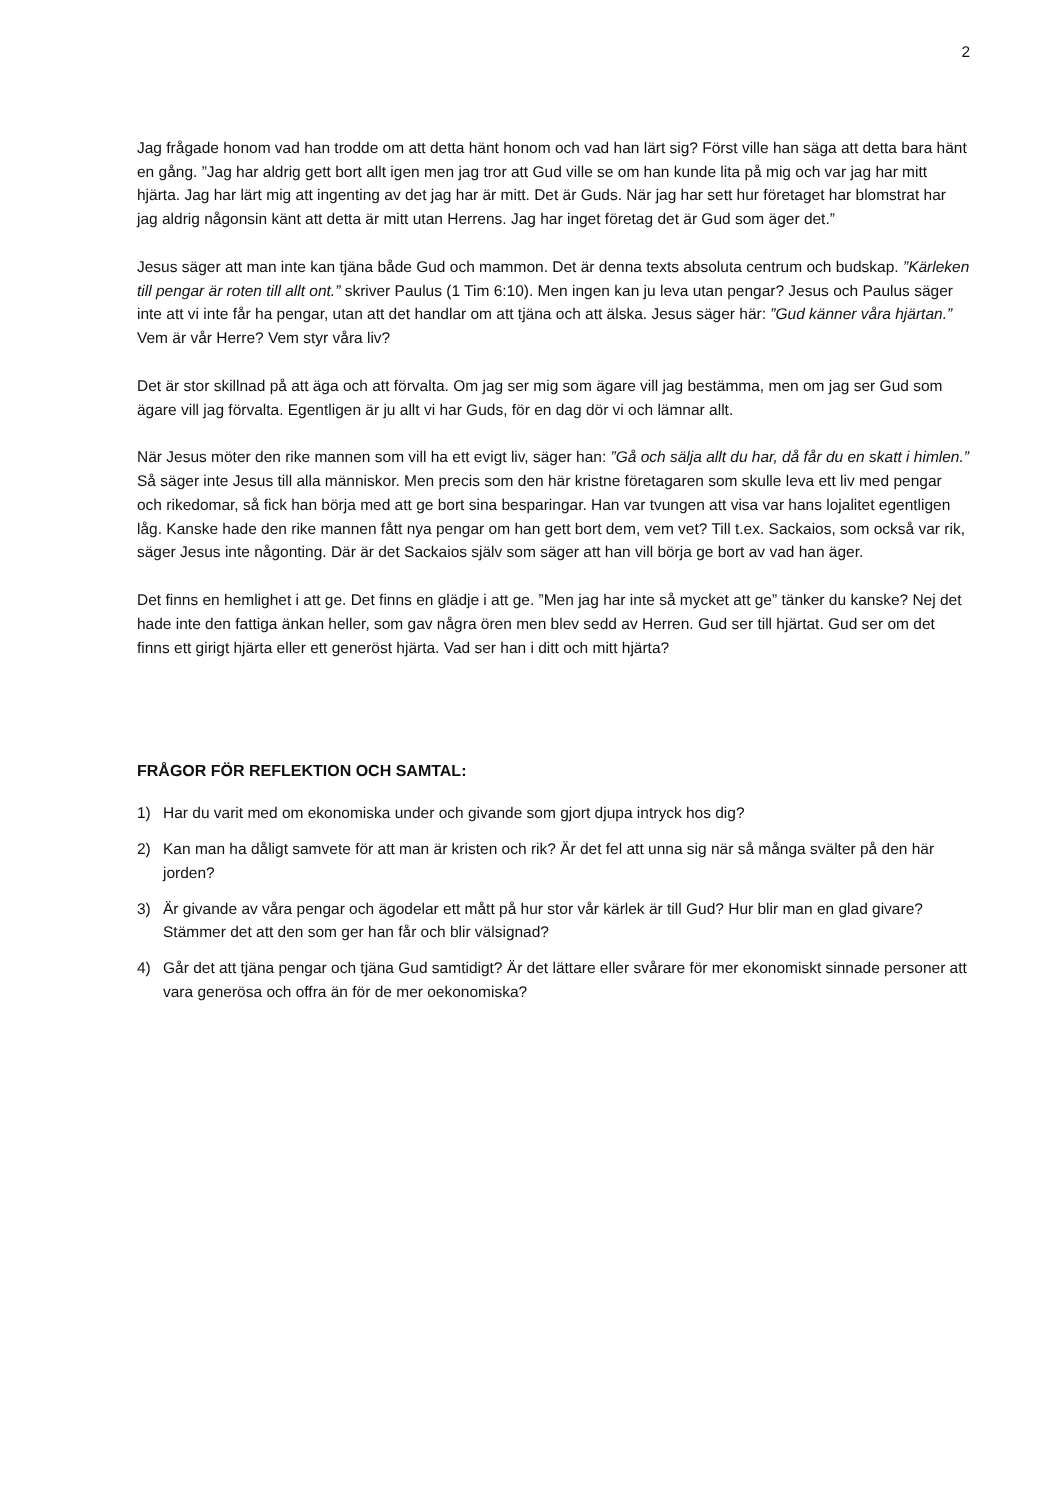2
Jag frågade honom vad han trodde om att detta hänt honom och vad han lärt sig? Först ville han säga att detta bara hänt en gång. ”Jag har aldrig gett bort allt igen men jag tror att Gud ville se om han kunde lita på mig och var jag har mitt hjärta. Jag har lärt mig att ingenting av det jag har är mitt. Det är Guds. När jag har sett hur företaget har blomstrat har jag aldrig någonsin känt att detta är mitt utan Herrens. Jag har inget företag det är Gud som äger det.”
Jesus säger att man inte kan tjäna både Gud och mammon. Det är denna texts absoluta centrum och budskap. ”Kärleken till pengar är roten till allt ont.” skriver Paulus (1 Tim 6:10). Men ingen kan ju leva utan pengar? Jesus och Paulus säger inte att vi inte får ha pengar, utan att det handlar om att tjäna och att älska. Jesus säger här: ”Gud känner våra hjärtan.” Vem är vår Herre? Vem styr våra liv?
Det är stor skillnad på att äga och att förvalta. Om jag ser mig som ägare vill jag bestämma, men om jag ser Gud som ägare vill jag förvalta. Egentligen är ju allt vi har Guds, för en dag dör vi och lämnar allt.
När Jesus möter den rike mannen som vill ha ett evigt liv, säger han: ”Gå och sälja allt du har, då får du en skatt i himlen.” Så säger inte Jesus till alla människor. Men precis som den här kristne företagaren som skulle leva ett liv med pengar och rikedomar, så fick han börja med att ge bort sina besparingar. Han var tvungen att visa var hans lojalitet egentligen låg. Kanske hade den rike mannen fått nya pengar om han gett bort dem, vem vet? Till t.ex. Sackaios, som också var rik, säger Jesus inte någonting. Där är det Sackaios själv som säger att han vill börja ge bort av vad han äger.
Det finns en hemlighet i att ge. Det finns en glädje i att ge. ”Men jag har inte så mycket att ge” tänker du kanske? Nej det hade inte den fattiga änkan heller, som gav några ören men blev sedd av Herren. Gud ser till hjärtat. Gud ser om det finns ett girigt hjärta eller ett generöst hjärta. Vad ser han i ditt och mitt hjärta?
FRÅGOR FÖR REFLEKTION OCH SAMTAL:
1) Har du varit med om ekonomiska under och givande som gjort djupa intryck hos dig?
2) Kan man ha dåligt samvete för att man är kristen och rik? Är det fel att unna sig när så många svälter på den här jorden?
3) Är givande av våra pengar och ägodelar ett mått på hur stor vår kärlek är till Gud? Hur blir man en glad givare? Stämmer det att den som ger han får och blir välsignad?
4) Går det att tjäna pengar och tjäna Gud samtidigt? Är det lättare eller svårare för mer ekonomiskt sinnade personer att vara generösa och offra än för de mer oekonomiska?